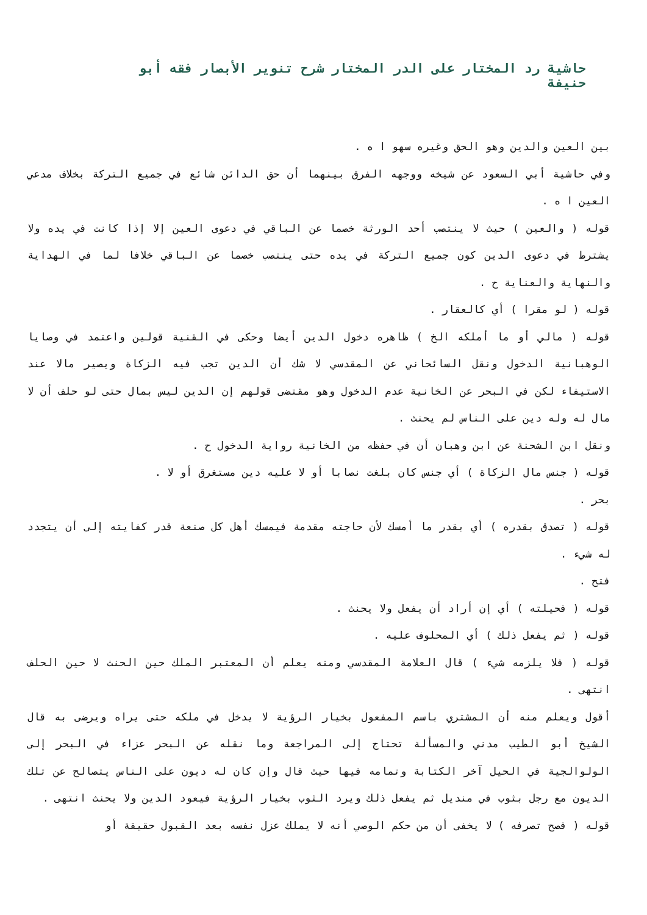حاشية رد المختار على الدر المختار شرح تنوير الأبصار فقه أبو حنيفة
بين العين والدين وهو الحق وغيره سهو ا ه .
وفي حاشية أبي السعود عن شيخه ووجهه الفرق بينهما أن حق الدائن شائع في جميع التركة بخلاف مدعي العين ا ه .
قوله ( والعين ) حيث لا ينتصب أحد الورثة خصما عن الباقي في دعوى العين إلا إذا كانت في يده ولا يشترط في دعوى الدين كون جميع التركة في يده حتى ينتصب خصما عن الباقي خلافا لما في الهداية والنهاية والعناية ح .
قوله ( لو مقرا ) أي كالعقار .
قوله ( مالي أو ما أملكه الخ ) ظاهره دخول الدين أيضا وحكى في القنية قولين واعتمد في وصايا الوهبانية الدخول ونقل السائحاني عن المقدسي لا شك أن الدين تجب فيه الزكاة ويصير مالا عند الاستيفاء لكن في البحر عن الخانية عدم الدخول وهو مقتضى قولهم إن الدين ليس بمال حتى لو حلف أن لا مال له وله دين على الناس لم يحنث .
ونقل ابن الشحنة عن ابن وهبان أن في حفظه من الخانية رواية الدخول ح .
قوله ( جنس مال الزكاة ) أي جنس كان بلغت نصابا أو لا عليه دين مستغرق أو لا .
بحر .
قوله ( تصدق بقدره ) أي بقدر ما أمسك لأن حاجته مقدمة فيمسك أهل كل صنعة قدر كفايته إلى أن يتجدد له شيء .
فتح .
قوله ( فحيلته ) أي إن أراد أن يفعل ولا يحنث .
قوله ( ثم يفعل ذلك ) أي المحلوف عليه .
قوله ( فلا يلزمه شيء ) قال العلامة المقدسي ومنه يعلم أن المعتبر الملك حين الحنث لا حين الحلف انتهى .
أقول ويعلم منه أن المشتري باسم المفعول بخيار الرؤية لا يدخل في ملكه حتى يراه ويرضى به قال الشيخ أبو الطيب مدني والمسألة تحتاج إلى المراجعة وما نقله عن البحر عزاء في البحر إلى الولوالجية في الحيل آخر الكتابة وتمامه فيها حيث قال وإن كان له ديون على الناس يتصالح عن تلك الديون مع رجل بثوب في منديل ثم يفعل ذلك ويرد الثوب بخيار الرؤية فيعود الدين ولا يحنث انتهى .
قوله ( فصح تصرفه ) لا يخفى أن من حكم الوصي أنه لا يملك عزل نفسه بعد القبول حقيقة أو